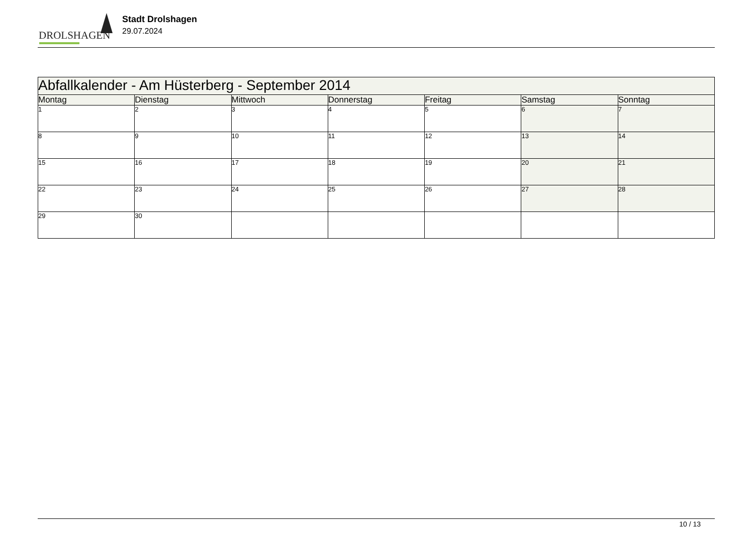DROLSHAGEN
Stadt Drolshagen
29.07.2024
| Abfallkalender - Am Hüsterberg - September 2014 | | | | | | |
| Montag | Dienstag | Mittwoch | Donnerstag | Freitag | Samstag | Sonntag |
| 1 | 2 | 3 | 4 | 5 | 6 | 7 |
| 8 | 9 | 10 | 11 | 12 | 13 | 14 |
| 15 | 16 | 17 | 18 | 19 | 20 | 21 |
| 22 | 23 | 24 | 25 | 26 | 27 | 28 |
| 29 | 30 | | | | | |
10 / 13